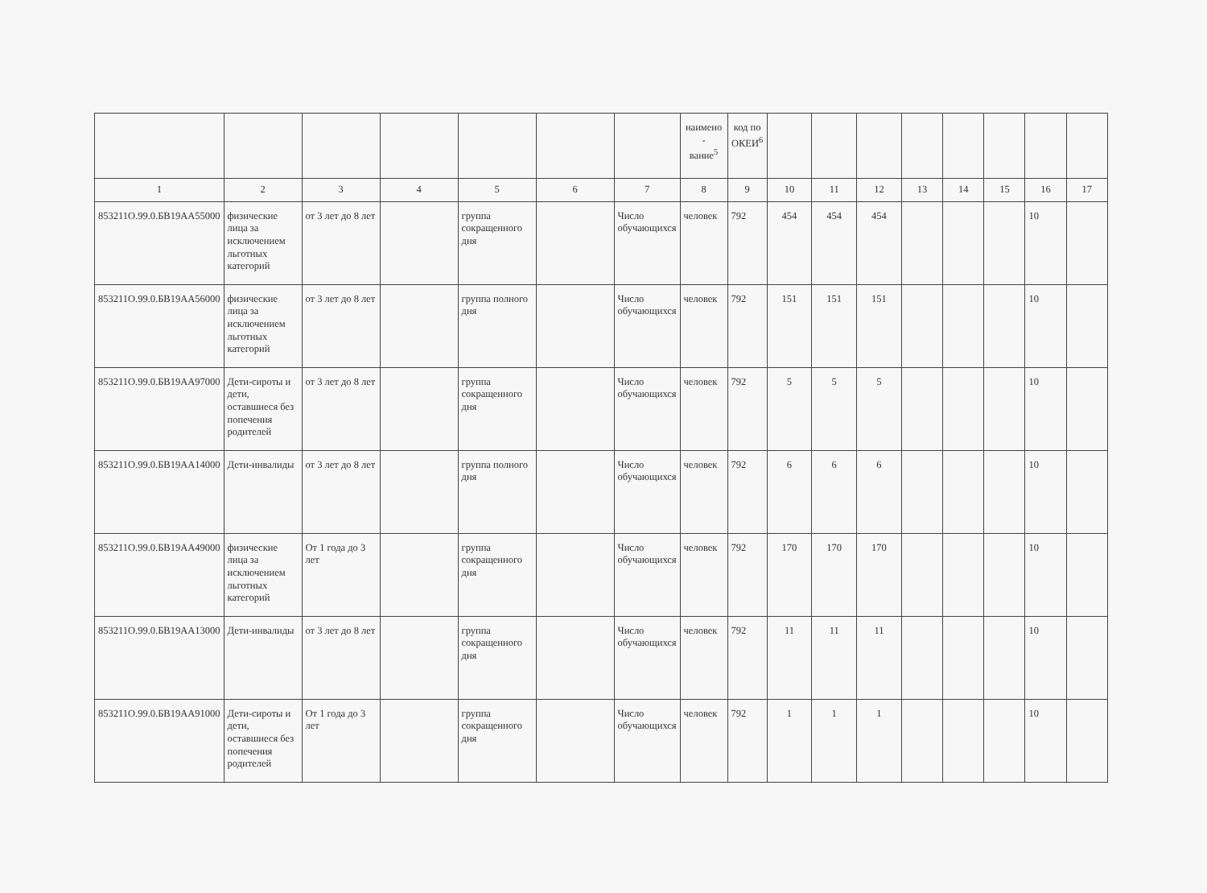| | | | | | | | наимено - вание<sup>5</sup> | код по ОКЕИ<sup>6</sup> | | | | | | | | |
| 1 | 2 | 3 | 4 | 5 | 6 | 7 | 8 | 9 | 10 | 11 | 12 | 13 | 14 | 15 | 16 | 17 |
| 853211О.99.0.БВ19АА55000 | физические лица за исключением льготных категорий | от 3 лет до 8 лет | | группа сокращенного дня | | Число обучающихся | человек | 792 | 454 | 454 | 454 | | | | 10 | |
| 853211О.99.0.БВ19АА56000 | физические лица за исключением льготных категорий | от 3 лет до 8 лет | | группа полного дня | | Число обучающихся | человек | 792 | 151 | 151 | 151 | | | | 10 | |
| 853211О.99.0.БВ19АА97000 | Дети-сироты и дети, оставшиеся без попечения родителей | от 3 лет до 8 лет | | группа сокращенного дня | | Число обучающихся | человек | 792 | 5 | 5 | 5 | | | | 10 | |
| 853211О.99.0.БВ19АА14000 | Дети-инвалиды | от 3 лет до 8 лет | | группа полного дня | | Число обучающихся | человек | 792 | 6 | 6 | 6 | | | | 10 | |
| 853211О.99.0.БВ19АА49000 | физические лица за исключением льготных категорий | От 1 года до 3 лет | | группа сокращенного дня | | Число обучающихся | человек | 792 | 170 | 170 | 170 | | | | 10 | |
| 853211О.99.0.БВ19АА13000 | Дети-инвалиды | от 3 лет до 8 лет | | группа сокращенного дня | | Число обучающихся | человек | 792 | 11 | 11 | 11 | | | | 10 | |
| 853211О.99.0.БВ19АА91000 | Дети-сироты и дети, оставшиеся без попечения родителей | От 1 года до 3 лет | | группа сокращенного дня | | Число обучающихся | человек | 792 | 1 | 1 | 1 | | | | 10 | |